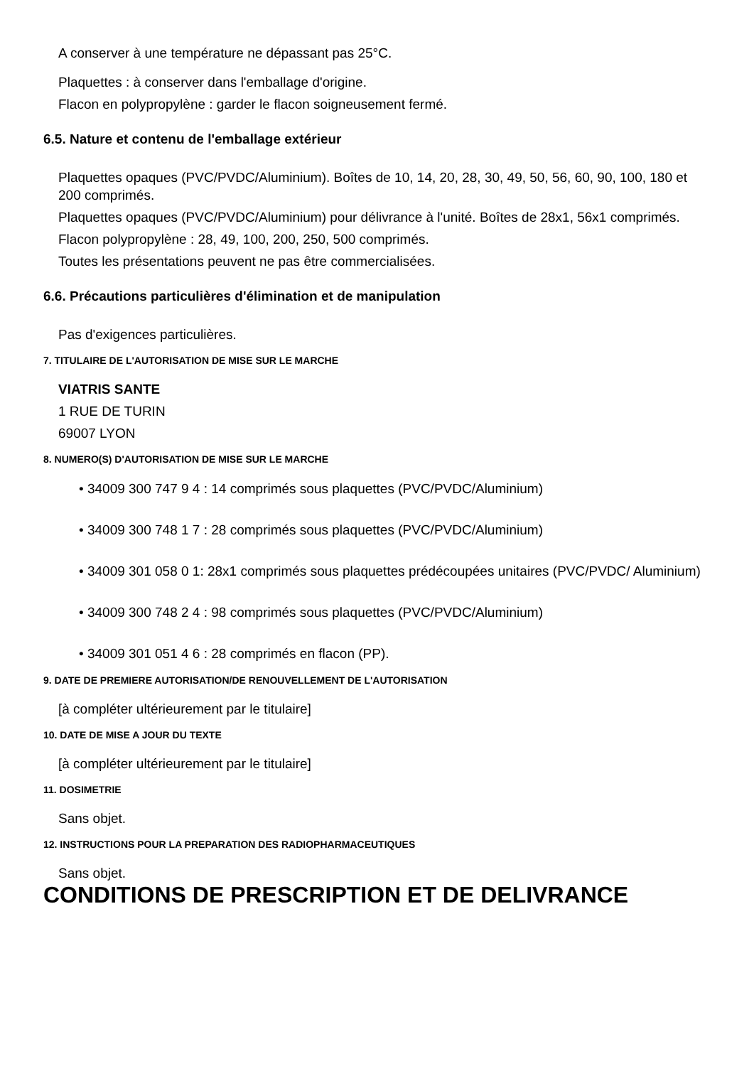A conserver à une température ne dépassant pas 25°C.
Plaquettes : à conserver dans l'emballage d'origine.
Flacon en polypropylène : garder le flacon soigneusement fermé.
6.5. Nature et contenu de l'emballage extérieur
Plaquettes opaques (PVC/PVDC/Aluminium). Boîtes de 10, 14, 20, 28, 30, 49, 50, 56, 60, 90, 100, 180 et 200 comprimés.
Plaquettes opaques (PVC/PVDC/Aluminium) pour délivrance à l'unité. Boîtes de 28x1, 56x1 comprimés.
Flacon polypropylène : 28, 49, 100, 200, 250, 500 comprimés.
Toutes les présentations peuvent ne pas être commercialisées.
6.6. Précautions particulières d'élimination et de manipulation
Pas d'exigences particulières.
7. TITULAIRE DE L'AUTORISATION DE MISE SUR LE MARCHE
VIATRIS SANTE
1 RUE DE TURIN
69007 LYON
8. NUMERO(S) D'AUTORISATION DE MISE SUR LE MARCHE
• 34009 300 747 9 4 : 14 comprimés sous plaquettes (PVC/PVDC/Aluminium)
• 34009 300 748 1 7 : 28 comprimés sous plaquettes (PVC/PVDC/Aluminium)
• 34009 301 058 0 1: 28x1 comprimés sous plaquettes prédécoupées unitaires (PVC/PVDC/ Aluminium)
• 34009 300 748 2 4 : 98 comprimés sous plaquettes (PVC/PVDC/Aluminium)
• 34009 301 051 4 6 : 28 comprimés en flacon (PP).
9. DATE DE PREMIERE AUTORISATION/DE RENOUVELLEMENT DE L'AUTORISATION
[à compléter ultérieurement par le titulaire]
10. DATE DE MISE A JOUR DU TEXTE
[à compléter ultérieurement par le titulaire]
11. DOSIMETRIE
Sans objet.
12. INSTRUCTIONS POUR LA PREPARATION DES RADIOPHARMACEUTIQUES
Sans objet.
CONDITIONS DE PRESCRIPTION ET DE DELIVRANCE